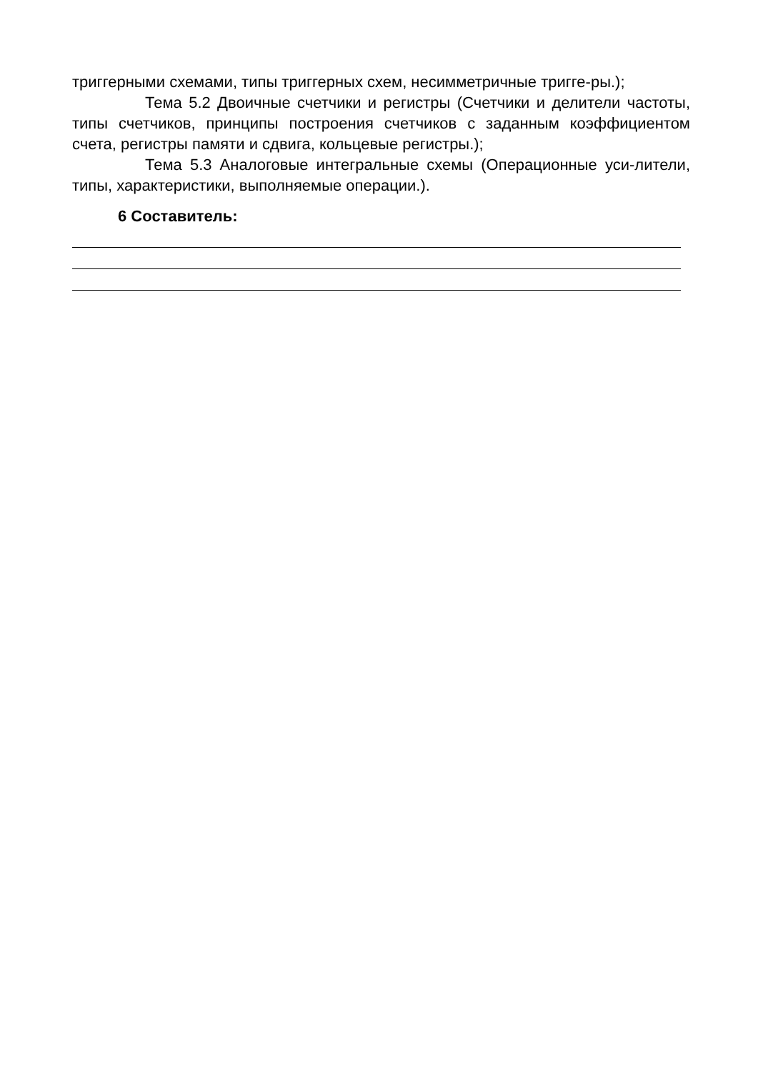триггерными схемами, типы триггерных схем, несимметричные тригге-ры.);
Тема 5.2 Двоичные счетчики и регистры (Счетчики и делители частоты, типы счетчиков, принципы построения счетчиков с заданным коэффициентом счета, регистры памяти и сдвига, кольцевые регистры.);
Тема 5.3 Аналоговые интегральные схемы (Операционные уси-лители, типы, характеристики, выполняемые операции.).
6 Составитель: